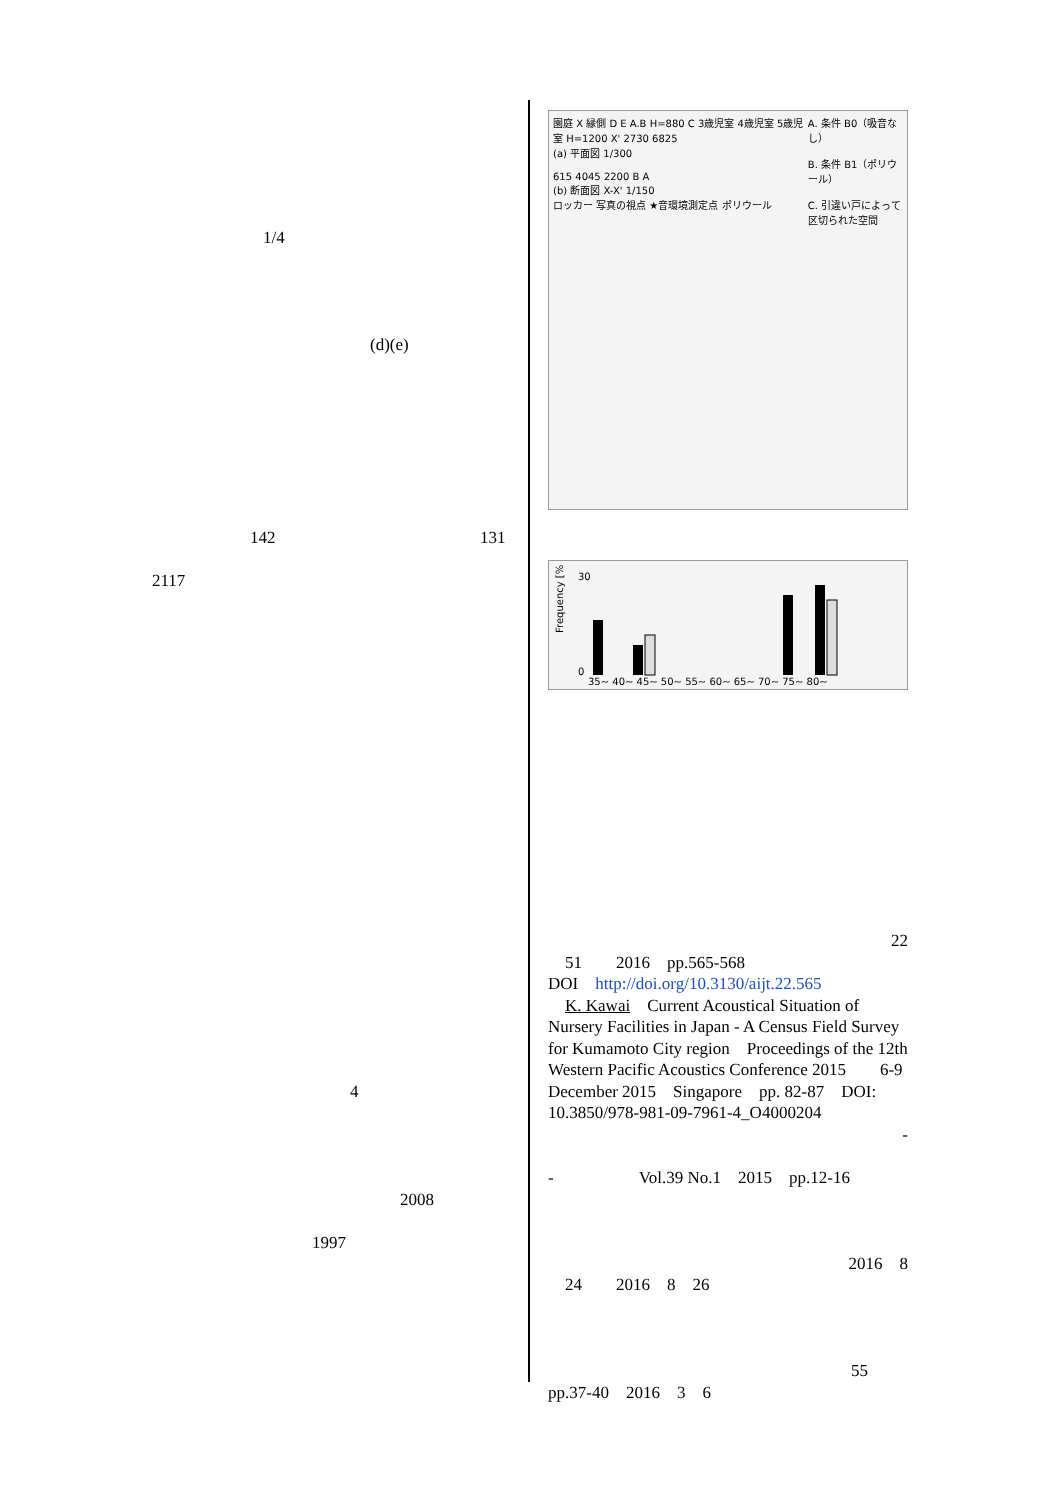1/4
(d)(e)
142 131
2117
4
2008
1997
園庭 X 縁側 D E A.B H=880 C 3歳児室 4歳児室 5歳児室 H=1200 X' 2730 6825
(a) 平面図 1/300
615 4045 2200 B A
(b) 断面図 X-X' 1/150
ロッカー 写真の視点 ★音環境測定点 ポリウール
A. 条件 B0（吸音なし）
B. 条件 B1（ポリウール）
C. 引違い戸によって区切られた空間
Frequency [%]
30
0
35~ 40~ 45~ 50~ 55~ 60~ 65~ 70~ 75~ 80~
22
　51　　2016　pp.565-568
DOI　http://doi.org/10.3130/aijt.22.565
　K. Kawai　Current Acoustical Situation of Nursery Facilities in Japan - A Census Field Survey for Kumamoto City region　Proceedings of the 12th Western Pacific Acoustics Conference 2015　　6-9 December 2015　Singapore　pp. 82-87　DOI: 10.3850/978-981-09-7961-4_O4000204
-
-　　　　　Vol.39 No.1　2015　pp.12-16
2016　8
　24　　2016　8　26
55
pp.37-40　2016　3　6